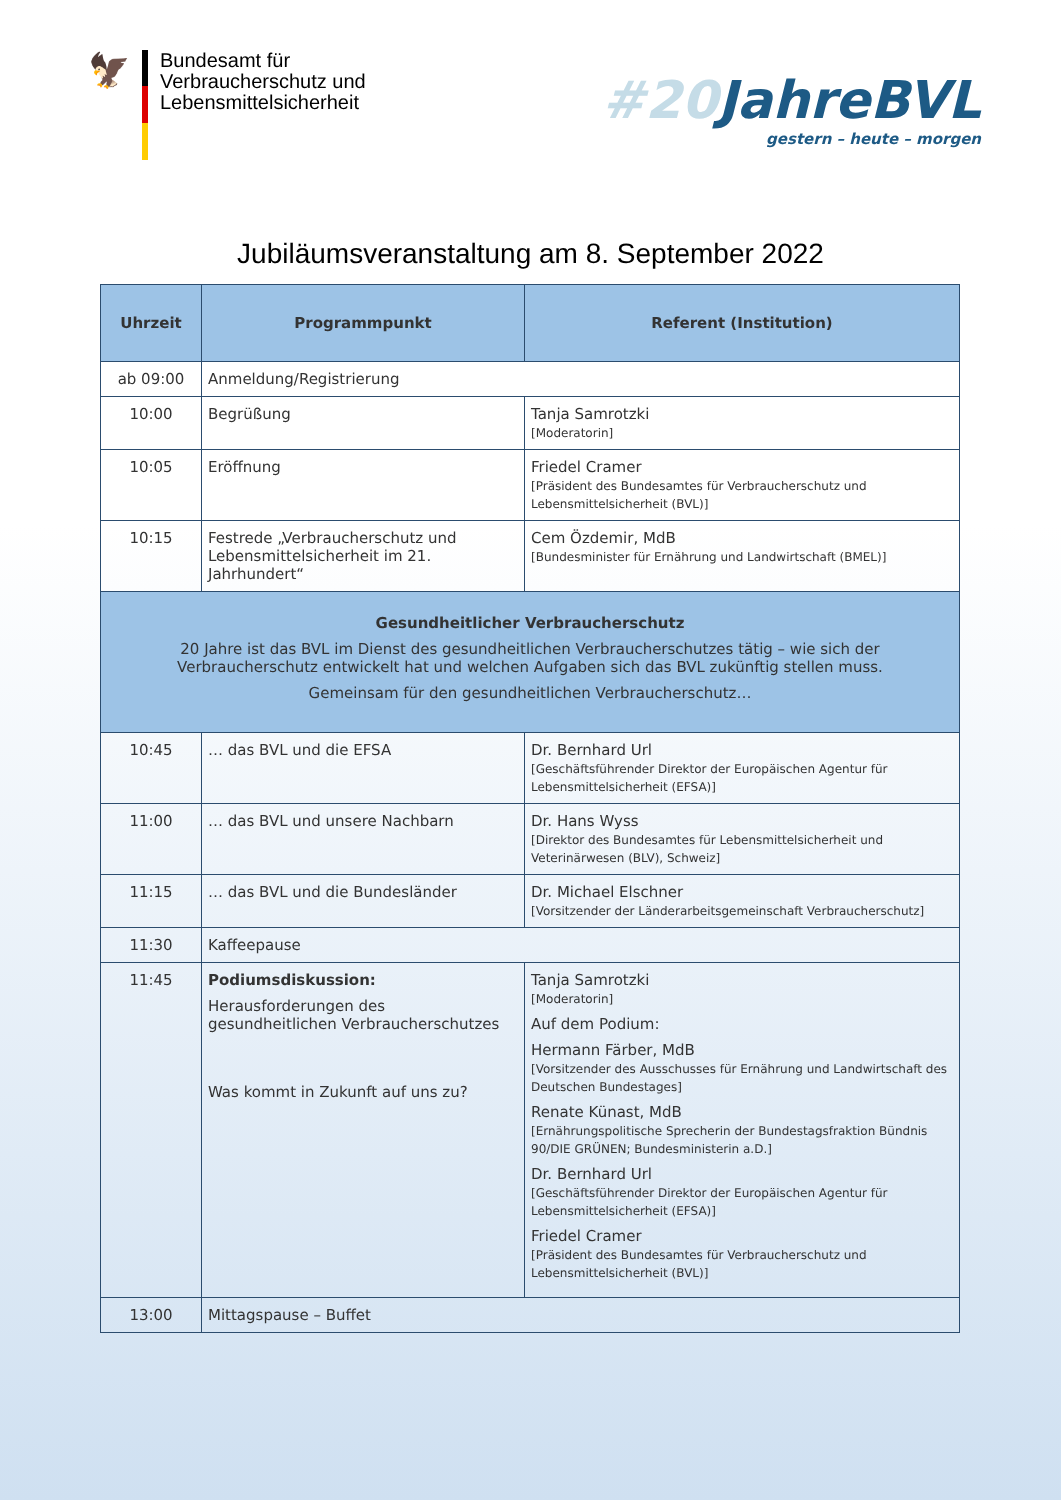🦅
Bundesamt für
Verbraucherschutz und
Lebensmittelsicherheit
#20 JahreBVL
gestern – heute – morgen
Jubiläumsveranstaltung am 8. September 2022
| Uhrzeit | Programmpunkt | Referent (Institution) |
| --- | --- | --- |
| ab 09:00 | Anmeldung/Registrierung | |
| 10:00 | Begrüßung | Tanja Samrotzki [Moderatorin] |
| 10:05 | Eröffnung | Friedel Cramer [Präsident des Bundesamtes für Verbraucherschutz und Lebensmittelsicherheit (BVL)] |
| 10:15 | Festrede „Verbraucherschutz und Lebensmittelsicherheit im 21. Jahrhundert“ | Cem Özdemir, MdB [Bundesminister für Ernährung und Landwirtschaft (BMEL)] |
| Gesundheitlicher Verbraucherschutz 20 Jahre ist das BVL im Dienst des gesundheitlichen Verbraucherschutzes tätig – wie sich der Verbraucherschutz entwickelt hat und welchen Aufgaben sich das BVL zukünftig stellen muss. Gemeinsam für den gesundheitlichen Verbraucherschutz… | | |
| 10:45 | … das BVL und die EFSA | Dr. Bernhard Url [Geschäftsführender Direktor der Europäischen Agentur für Lebensmittelsicherheit (EFSA)] |
| 11:00 | … das BVL und unsere Nachbarn | Dr. Hans Wyss [Direktor des Bundesamtes für Lebensmittelsicherheit und Veterinärwesen (BLV), Schweiz] |
| 11:15 | … das BVL und die Bundesländer | Dr. Michael Elschner [Vorsitzender der Länderarbeitsgemeinschaft Verbraucherschutz] |
| 11:30 | Kaffeepause | |
| 11:45 | Podiumsdiskussion: Herausforderungen des gesundheitlichen Verbraucherschutzes Was kommt in Zukunft auf uns zu? | Tanja Samrotzki [Moderatorin] Auf dem Podium: Hermann Färber, MdB [Vorsitzender des Ausschusses für Ernährung und Landwirtschaft des Deutschen Bundestages] Renate Künast, MdB [Ernährungspolitische Sprecherin der Bundestagsfraktion Bündnis 90/DIE GRÜNEN; Bundesministerin a.D.] Dr. Bernhard Url [Geschäftsführender Direktor der Europäischen Agentur für Lebensmittelsicherheit (EFSA)] Friedel Cramer [Präsident des Bundesamtes für Verbraucherschutz und Lebensmittelsicherheit (BVL)] |
| 13:00 | Mittagspause – Buffet | |